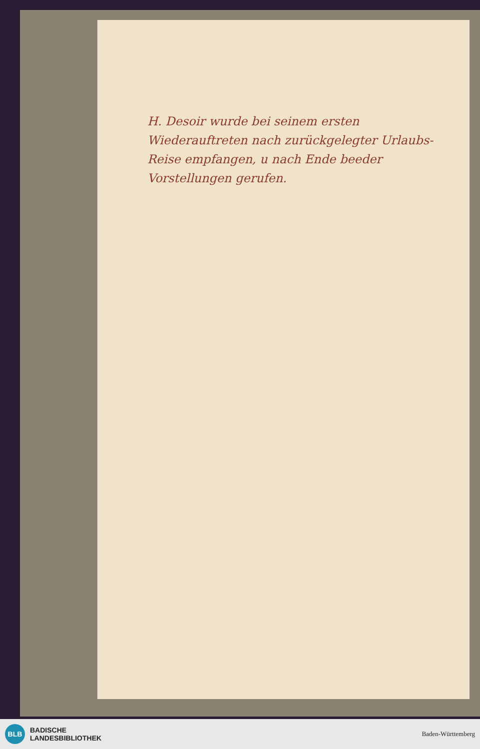H. Desoir wurde bei seinem ersten Wiederauftreten nach zurückgelegter Urlaubs-Reise empfangen, u nach Ende beeder Vorstellungen gerufen.
BLB
BADISCHE
LANDESBIBLIOTHEK
Baden-Württemberg